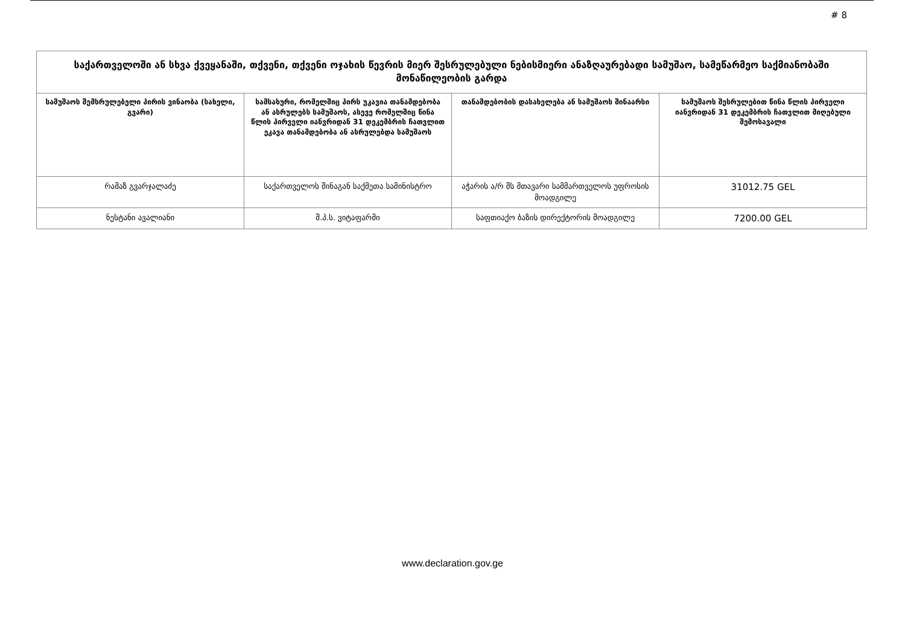# 8
| საქართველოში ან სხვა ქვეყანაში, თქვენი, თქვენი ოჯახის წევრის მიერ შესრულებული ნებისმიერი ანაზღაურებადი სამუშაო, სამეწარმეო საქმიანობაში მონაწილეობის გარდა | | | |
| --- | --- | --- | --- |
| სამუშაოს შემსრულებელი პირის ვინაობა (სახელი, გვარი) | სამსახური, რომელშიც პირს უკავია თანამდებობა ან ასრულებს სამუშაოს, ასევე რომელშიც წინა წლის პირველი იანვრიდან 31 დეკემბრის ჩათვლით ეკავა თანამდებობა ან ასრულებდა სამუშაოს | თანამდებობის დასახელება ან სამუშაოს შინაარსი | სამუშაოს შესრულებით წინა წლის პირველი იანვრიდან 31 დეკემბრის ჩათვლით მიღებული შემოსავალი |
| რამაზ გვარჯალაძე | საქართველოს შინაგან საქმეთა სამინისტრო | აჭარის ა/რ შს მთავარი სამმართველოს უფროსის მოადგილე | 31012.75 GEL |
| ნესტანი ავალიანი | შ.პ.ს. ვიტაფარმი | საფთიაქო ბაზის დირექტორის მოადგილე | 7200.00 GEL |
www.declaration.gov.ge